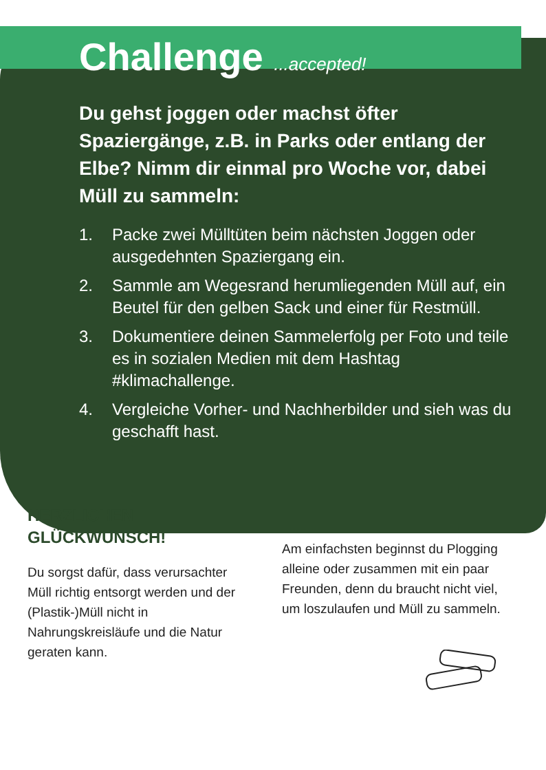Challenge ...accepted!
Du gehst joggen oder machst öfter Spaziergänge, z.B. in Parks oder entlang der Elbe? Nimm dir einmal pro Woche vor, dabei Müll zu sammeln:
1. Packe zwei Mülltüten beim nächsten Joggen oder ausgedehnten Spaziergang ein.
2. Sammle am Wegesrand herumliegenden Müll auf, ein Beutel für den gelben Sack und einer für Restmüll.
3. Dokumentiere deinen Sammelerfolg per Foto und teile es in sozialen Medien mit dem Hashtag #klimachallenge.
4. Vergleiche Vorher- und Nachherbilder und sieh was du geschafft hast.
HERZLICHEN GLÜCKWUNSCH!
Du sorgst dafür, dass verursachter Müll richtig entsorgt werden und der (Plastik-)Müll nicht in Nahrungskreisläufe und die Natur geraten kann.
Am einfachsten beginnst du Plogging alleine oder zusammen mit ein paar Freunden, denn du braucht nicht viel, um loszulaufen und Müll zu sammeln.